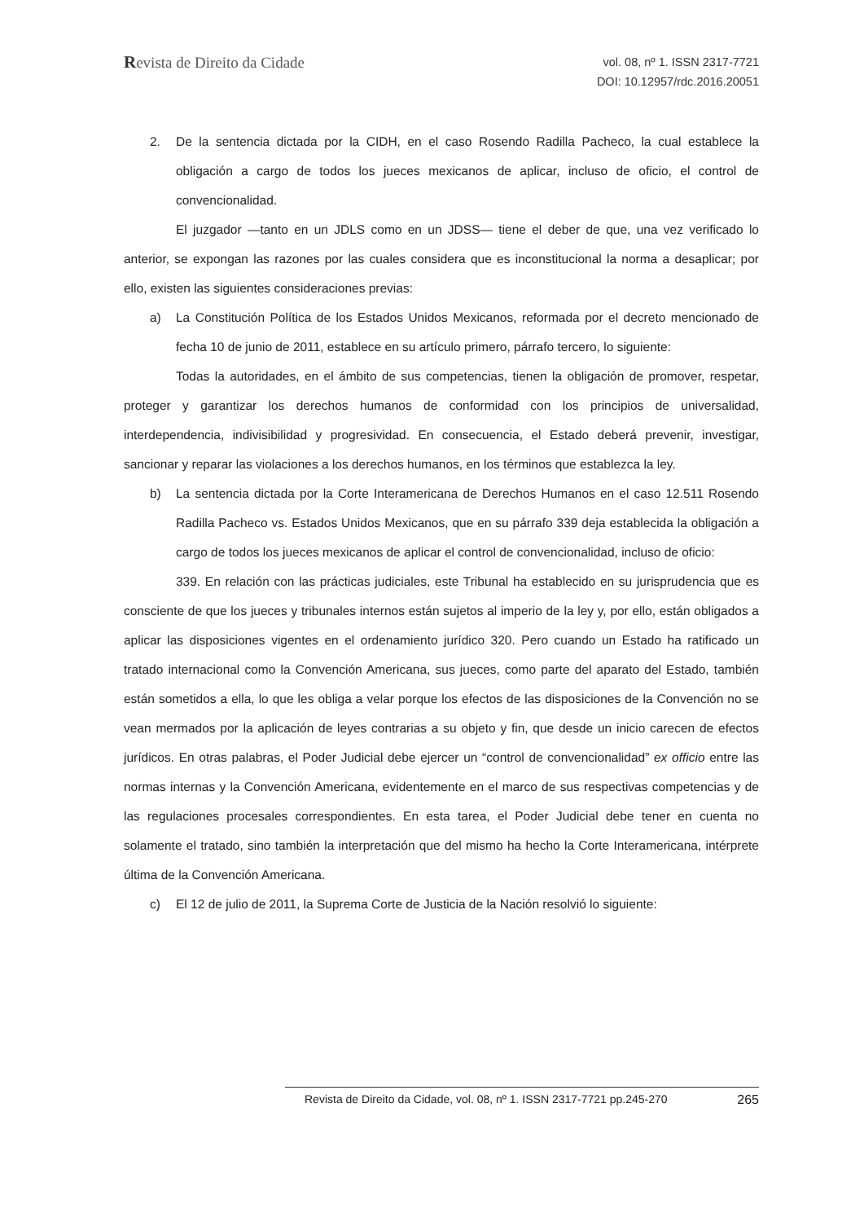Revista de Direito da Cidade
vol. 08, nº 1. ISSN 2317-7721
DOI: 10.12957/rdc.2016.20051
2. De la sentencia dictada por la CIDH, en el caso Rosendo Radilla Pacheco, la cual establece la obligación a cargo de todos los jueces mexicanos de aplicar, incluso de oficio, el control de convencionalidad.
El juzgador —tanto en un JDLS como en un JDSS— tiene el deber de que, una vez verificado lo anterior, se expongan las razones por las cuales considera que es inconstitucional la norma a desaplicar; por ello, existen las siguientes consideraciones previas:
a) La Constitución Política de los Estados Unidos Mexicanos, reformada por el decreto mencionado de fecha 10 de junio de 2011, establece en su artículo primero, párrafo tercero, lo siguiente:
Todas la autoridades, en el ámbito de sus competencias, tienen la obligación de promover, respetar, proteger y garantizar los derechos humanos de conformidad con los principios de universalidad, interdependencia, indivisibilidad y progresividad. En consecuencia, el Estado deberá prevenir, investigar, sancionar y reparar las violaciones a los derechos humanos, en los términos que establezca la ley.
b) La sentencia dictada por la Corte Interamericana de Derechos Humanos en el caso 12.511 Rosendo Radilla Pacheco vs. Estados Unidos Mexicanos, que en su párrafo 339 deja establecida la obligación a cargo de todos los jueces mexicanos de aplicar el control de convencionalidad, incluso de oficio:
339. En relación con las prácticas judiciales, este Tribunal ha establecido en su jurisprudencia que es consciente de que los jueces y tribunales internos están sujetos al imperio de la ley y, por ello, están obligados a aplicar las disposiciones vigentes en el ordenamiento jurídico 320. Pero cuando un Estado ha ratificado un tratado internacional como la Convención Americana, sus jueces, como parte del aparato del Estado, también están sometidos a ella, lo que les obliga a velar porque los efectos de las disposiciones de la Convención no se vean mermados por la aplicación de leyes contrarias a su objeto y fin, que desde un inicio carecen de efectos jurídicos. En otras palabras, el Poder Judicial debe ejercer un “control de convencionalidad” ex officio entre las normas internas y la Convención Americana, evidentemente en el marco de sus respectivas competencias y de las regulaciones procesales correspondientes. En esta tarea, el Poder Judicial debe tener en cuenta no solamente el tratado, sino también la interpretación que del mismo ha hecho la Corte Interamericana, intérprete última de la Convención Americana.
c) El 12 de julio de 2011, la Suprema Corte de Justicia de la Nación resolvió lo siguiente:
Revista de Direito da Cidade, vol. 08, nº 1. ISSN 2317-7721 pp.245-270 265